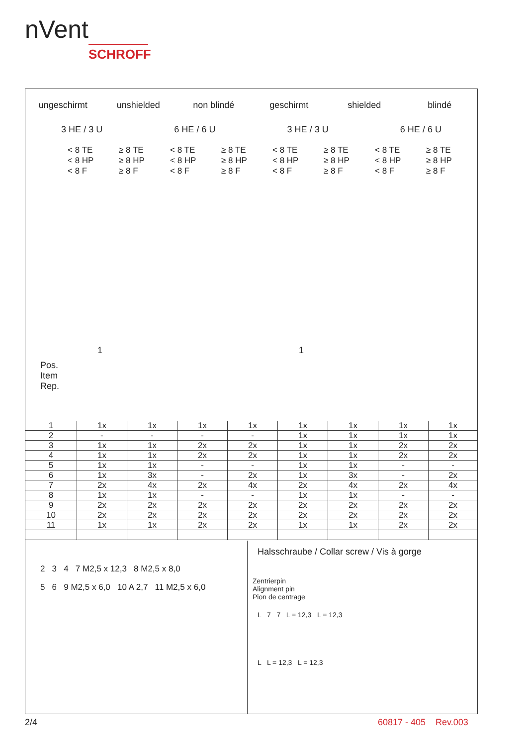nVent
SCHROFF
ungeschirmt unshielded non blindé geschirmt shielded blindé
3 HE / 3 U 6 HE / 6 U 3 HE / 3 U 6 HE / 6 U
< 8 TE
< 8 HP
< 8 F
≥ 8 TE
≥ 8 HP
≥ 8 F
< 8 TE
< 8 HP
< 8 F
≥ 8 TE
≥ 8 HP
≥ 8 F
< 8 TE
< 8 HP
< 8 F
≥ 8 TE
≥ 8 HP
≥ 8 F
< 8 TE
< 8 HP
< 8 F
≥ 8 TE
≥ 8 HP
≥ 8 F
1 1
Pos.
Item
Rep.
| 1 | 1x | 1x | 1x | 1x | 1x | 1x | 1x | 1x |
| 2 | - | - | - | - | 1x | 1x | 1x | 1x |
| 3 | 1x | 1x | 2x | 2x | 1x | 1x | 2x | 2x |
| 4 | 1x | 1x | 2x | 2x | 1x | 1x | 2x | 2x |
| 5 | 1x | 1x | - | - | 1x | 1x | - | - |
| 6 | 1x | 3x | - | 2x | 1x | 3x | - | 2x |
| 7 | 2x | 4x | 2x | 4x | 2x | 4x | 2x | 4x |
| 8 | 1x | 1x | - | - | 1x | 1x | - | - |
| 9 | 2x | 2x | 2x | 2x | 2x | 2x | 2x | 2x |
| 10 | 2x | 2x | 2x | 2x | 2x | 2x | 2x | 2x |
| 11 | 1x | 1x | 2x | 2x | 1x | 1x | 2x | 2x |
2 3 4 7 M2,5 x 12,3 8 M2,5 x 8,0
5 6 9 M2,5 x 6,0 10 A 2,7 11 M2,5 x 6,0
Halsschraube / Collar screw / Vis à gorge
Zentrierpin
Alignment pin
Pion de centrage
L 7 7 L = 12,3 L = 12,3
L L = 12,3 L = 12,3
2/4 60817 - 405 Rev.003